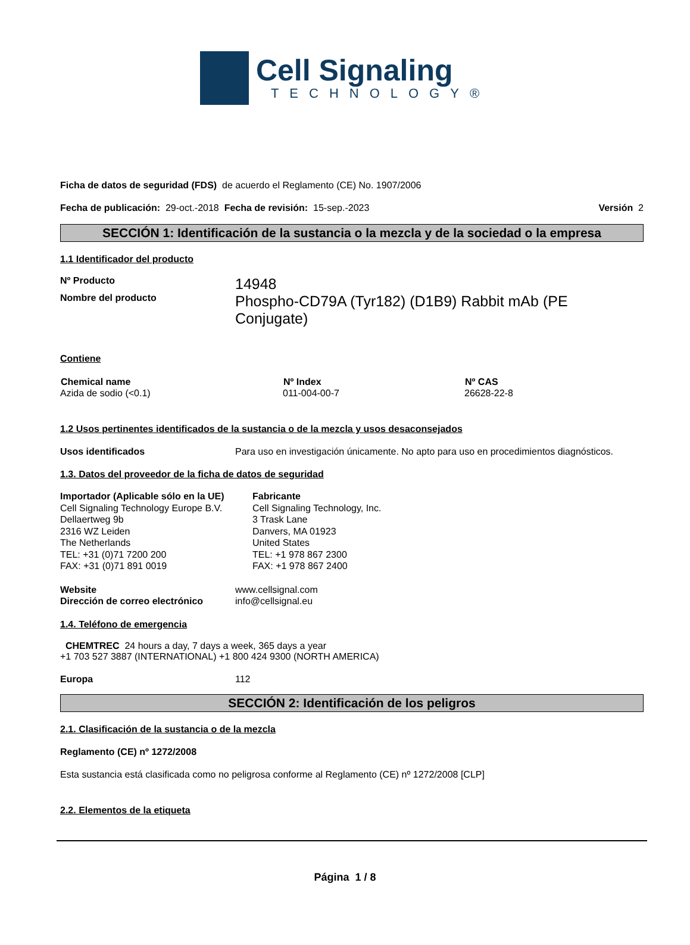Cell Signaling
TECHNOLOGY®
Ficha de datos de seguridad (FDS) de acuerdo el Reglamento (CE) No. 1907/2006
Fecha de publicación: 29-oct.-2018 Fecha de revisión: 15-sep.-2023 Versión 2
SECCIÓN 1: Identificación de la sustancia o la mezcla y de la sociedad o la empresa
1.1 Identificador del producto
| Nº Producto | 14948 |
| Nombre del producto | Phospho-CD79A (Tyr182) (D1B9) Rabbit mAb (PE Conjugate) |
Contiene
| Chemical name | Nº Index | Nº CAS |
| --- | --- | --- |
| Azida de sodio (<0.1) | 011-004-00-7 | 26628-22-8 |
1.2 Usos pertinentes identificados de la sustancia o de la mezcla y usos desaconsejados
| Usos identificados | Para uso en investigación únicamente. No apto para uso en procedimientos diagnósticos. |
1.3. Datos del proveedor de la ficha de datos de seguridad
Importador (Aplicable sólo en la UE)
Cell Signaling Technology Europe B.V.
Dellaertweg 9b
2316 WZ Leiden
The Netherlands
TEL: +31 (0)71 7200 200
FAX: +31 (0)71 891 0019
Fabricante
Cell Signaling Technology, Inc.
3 Trask Lane
Danvers, MA 01923
United States
TEL: +1 978 867 2300
FAX: +1 978 867 2400
| Website | www.cellsignal.com |
| Dirección de correo electrónico | info@cellsignal.eu |
1.4. Teléfono de emergencia
CHEMTREC 24 hours a day, 7 days a week, 365 days a year
+1 703 527 3887 (INTERNATIONAL) +1 800 424 9300 (NORTH AMERICA)
| Europa | 112 |
SECCIÓN 2: Identificación de los peligros
2.1. Clasificación de la sustancia o de la mezcla
Reglamento (CE) nº 1272/2008
Esta sustancia está clasificada como no peligrosa conforme al Reglamento (CE) nº 1272/2008 [CLP]
2.2. Elementos de la etiqueta
Página 1 / 8